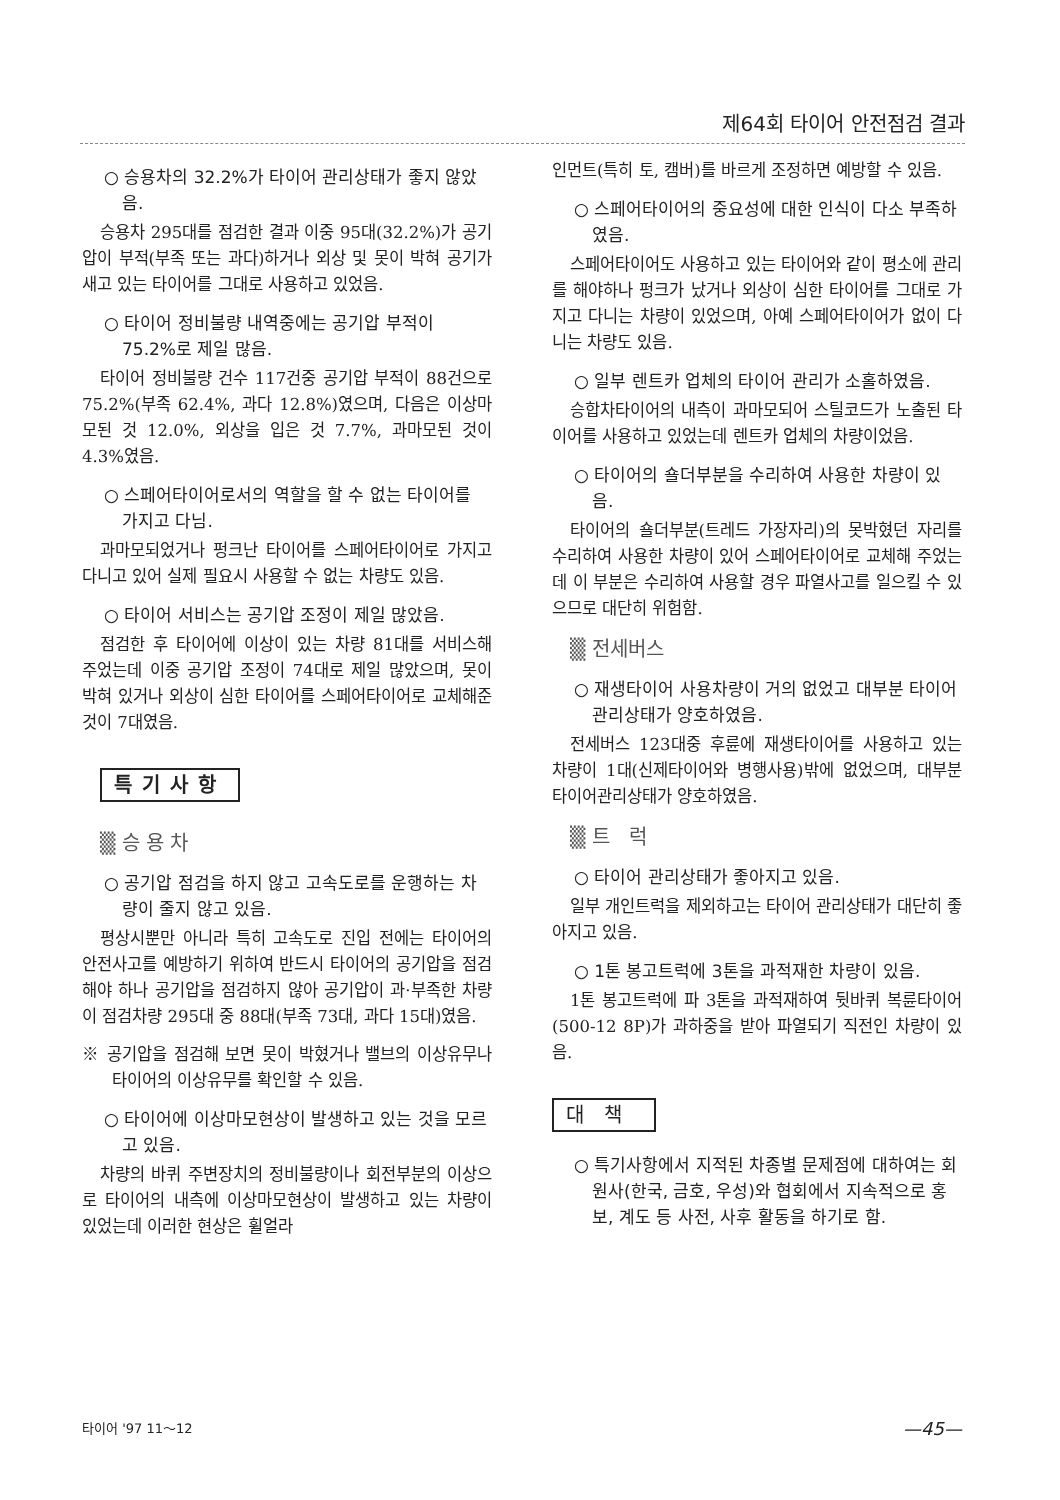제64회 타이어 안전점검 결과
○ 승용차의 32.2%가 타이어 관리상태가 좋지 않았음.
승용차 295대를 점검한 결과 이중 95대(32.2%)가 공기압이 부적(부족 또는 과다)하거나 외상 및 못이 박혀 공기가 새고 있는 타이어를 그대로 사용하고 있었음.
○ 타이어 정비불량 내역중에는 공기압 부적이 75.2%로 제일 많음.
타이어 정비불량 건수 117건중 공기압 부적이 88건으로 75.2%(부족 62.4%, 과다 12.8%)였으며, 다음은 이상마모된 것 12.0%, 외상을 입은 것 7.7%, 과마모된 것이 4.3%였음.
○ 스페어타이어로서의 역할을 할 수 없는 타이어를 가지고 다님.
과마모되었거나 펑크난 타이어를 스페어타이어로 가지고 다니고 있어 실제 필요시 사용할 수 없는 차량도 있음.
○ 타이어 서비스는 공기압 조정이 제일 많았음.
점검한 후 타이어에 이상이 있는 차량 81대를 서비스해 주었는데 이중 공기압 조정이 74대로 제일 많았으며, 못이 박혀 있거나 외상이 심한 타이어를 스페어타이어로 교체해준 것이 7대였음.
특기사항
▒ 승 용 차
○ 공기압 점검을 하지 않고 고속도로를 운행하는 차량이 줄지 않고 있음.
평상시뿐만 아니라 특히 고속도로 진입 전에는 타이어의 안전사고를 예방하기 위하여 반드시 타이어의 공기압을 점검해야 하나 공기압을 점검하지 않아 공기압이 과·부족한 차량이 점검차량 295대 중 88대(부족 73대, 과다 15대)였음.
※ 공기압을 점검해 보면 못이 박혔거나 밸브의 이상유무나 타이어의 이상유무를 확인할 수 있음.
○ 타이어에 이상마모현상이 발생하고 있는 것을 모르고 있음.
차량의 바퀴 주변장치의 정비불량이나 회전부분의 이상으로 타이어의 내측에 이상마모현상이 발생하고 있는 차량이 있었는데 이러한 현상은 휠얼라
인먼트(특히 토, 캠버)를 바르게 조정하면 예방할 수 있음.
○ 스페어타이어의 중요성에 대한 인식이 다소 부족하였음.
스페어타이어도 사용하고 있는 타이어와 같이 평소에 관리를 해야하나 펑크가 났거나 외상이 심한 타이어를 그대로 가지고 다니는 차량이 있었으며, 아예 스페어타이어가 없이 다니는 차량도 있음.
○ 일부 렌트카 업체의 타이어 관리가 소홀하였음.
승합차타이어의 내측이 과마모되어 스틸코드가 노출된 타이어를 사용하고 있었는데 렌트카 업체의 차량이었음.
○ 타이어의 숄더부분을 수리하여 사용한 차량이 있음.
타이어의 숄더부분(트레드 가장자리)의 못박혔던 자리를 수리하여 사용한 차량이 있어 스페어타이어로 교체해 주었는데 이 부분은 수리하여 사용할 경우 파열사고를 일으킬 수 있으므로 대단히 위험함.
▒ 전세버스
○ 재생타이어 사용차량이 거의 없었고 대부분 타이어 관리상태가 양호하였음.
전세버스 123대중 후륜에 재생타이어를 사용하고 있는 차량이 1대(신제타이어와 병행사용)밖에 없었으며, 대부분 타이어관리상태가 양호하였음.
▒ 트 럭
○ 타이어 관리상태가 좋아지고 있음.
일부 개인트럭을 제외하고는 타이어 관리상태가 대단히 좋아지고 있음.
○ 1톤 봉고트럭에 3톤을 과적재한 차량이 있음.
1톤 봉고트럭에 파 3톤을 과적재하여 뒷바퀴 복륜타이어(500-12 8P)가 과하중을 받아 파열되기 직전인 차량이 있음.
대책
○ 특기사항에서 지적된 차종별 문제점에 대하여는 회원사(한국, 금호, 우성)와 협회에서 지속적으로 홍보, 계도 등 사전, 사후 활동을 하기로 함.
타이어 '97 11～12 —45—